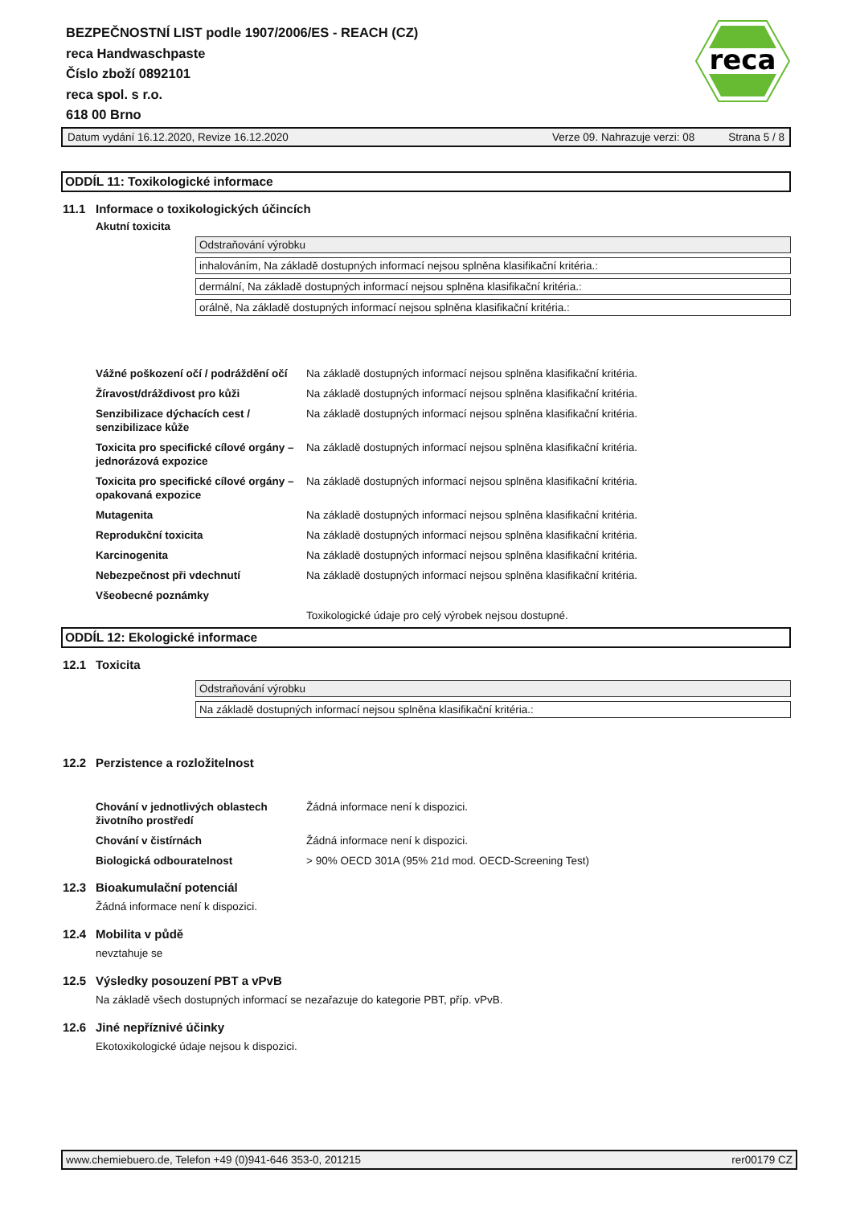BEZPEČNOSTNÍ LIST podle 1907/2006/ES - REACH (CZ)
reca Handwaschpaste
Číslo zboží 0892101
reca spol. s r.o.
618 00 Brno
reca
Datum vydání 16.12.2020, Revize 16.12.2020 Verze 09. Nahrazuje verzi: 08 Strana 5 / 8
ODDÍL 11: Toxikologické informace
11.1 Informace o toxikologických účincích
Akutní toxicita
| Odstraňování výrobku |
| inhalováním, Na základě dostupných informací nejsou splněna klasifikační kritéria.: |
| dermální, Na základě dostupných informací nejsou splněna klasifikační kritéria.: |
| orálně, Na základě dostupných informací nejsou splněna klasifikační kritéria.: |
| Vážné poškození očí / podráždění očí | Na základě dostupných informací nejsou splněna klasifikační kritéria. |
| Žíravost/dráždivost pro kůži | Na základě dostupných informací nejsou splněna klasifikační kritéria. |
| Senzibilizace dýchacích cest / senzibilizace kůže | Na základě dostupných informací nejsou splněna klasifikační kritéria. |
| Toxicita pro specifické cílové orgány – jednorázová expozice | Na základě dostupných informací nejsou splněna klasifikační kritéria. |
| Toxicita pro specifické cílové orgány – opakovaná expozice | Na základě dostupných informací nejsou splněna klasifikační kritéria. |
| Mutagenita | Na základě dostupných informací nejsou splněna klasifikační kritéria. |
| Reprodukční toxicita | Na základě dostupných informací nejsou splněna klasifikační kritéria. |
| Karcinogenita | Na základě dostupných informací nejsou splněna klasifikační kritéria. |
| Nebezpečnost při vdechnutí | Na základě dostupných informací nejsou splněna klasifikační kritéria. |
| Všeobecné poznámky | |
| | Toxikologické údaje pro celý výrobek nejsou dostupné. |
ODDÍL 12: Ekologické informace
12.1 Toxicita
| Odstraňování výrobku |
| Na základě dostupných informací nejsou splněna klasifikační kritéria.: |
12.2 Perzistence a rozložitelnost
| Chování v jednotlivých oblastech životního prostředí | Žádná informace není k dispozici. |
| Chování v čistírnách | Žádná informace není k dispozici. |
| Biologická odbouratelnost | > 90% OECD 301A (95% 21d mod. OECD-Screening Test) |
12.3 Bioakumulační potenciál
Žádná informace není k dispozici.
12.4 Mobilita v půdě
nevztahuje se
12.5 Výsledky posouzení PBT a vPvB
Na základě všech dostupných informací se nezařazuje do kategorie PBT, příp. vPvB.
12.6 Jiné nepříznivé účinky
Ekotoxikologické údaje nejsou k dispozici.
www.chemiebuero.de, Telefon +49 (0)941-646 353-0, 201215 rer00179 CZ